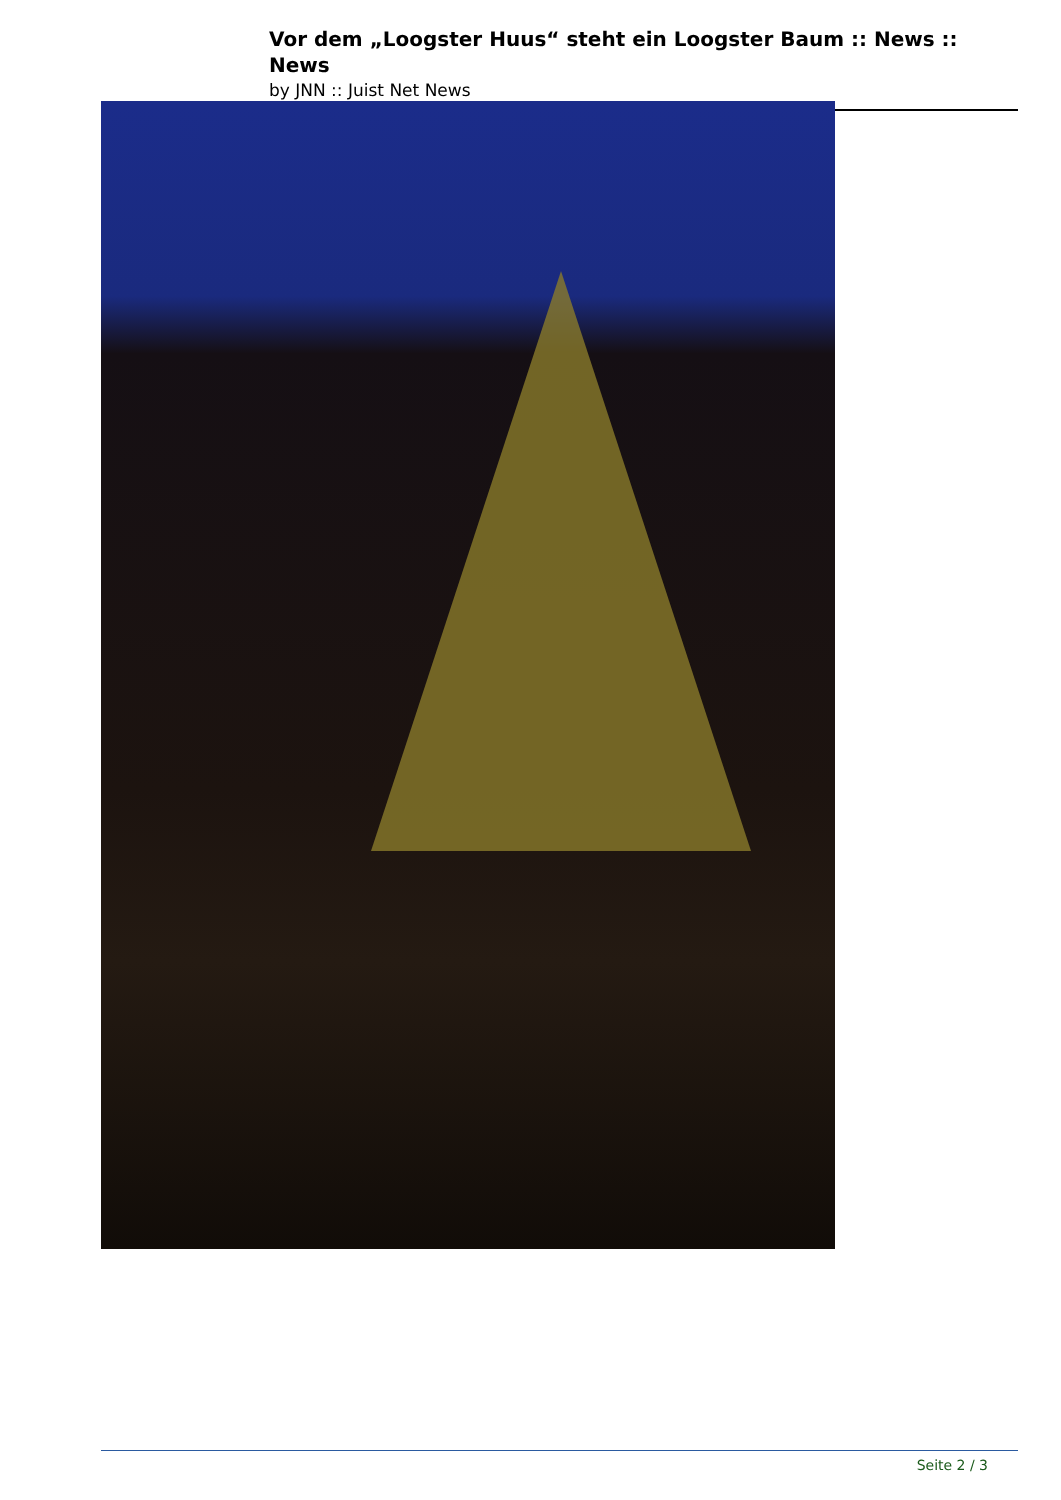Vor dem „Loogster Huus“ steht ein Loogster Baum :: News :: News
by JNN :: Juist Net News
Seite 2 / 3